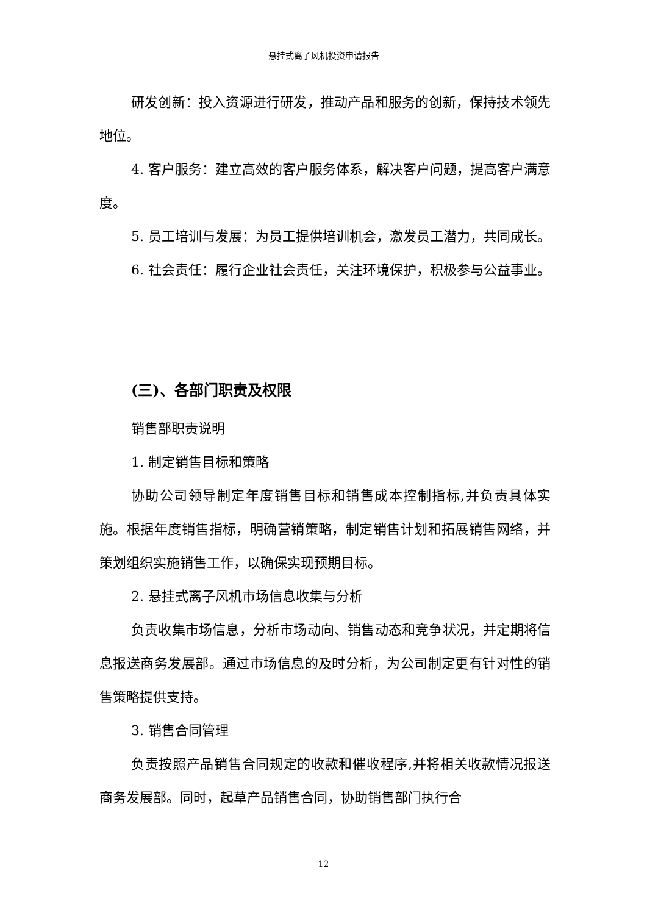悬挂式离子风机投资申请报告
研发创新：投入资源进行研发，推动产品和服务的创新，保持技术领先地位。
4. 客户服务：建立高效的客户服务体系，解决客户问题，提高客户满意度。
5. 员工培训与发展：为员工提供培训机会，激发员工潜力，共同成长。
6. 社会责任：履行企业社会责任，关注环境保护，积极参与公益事业。
(三)、各部门职责及权限
销售部职责说明
1. 制定销售目标和策略
协助公司领导制定年度销售目标和销售成本控制指标,并负责具体实施。根据年度销售指标，明确营销策略，制定销售计划和拓展销售网络，并策划组织实施销售工作，以确保实现预期目标。
2. 悬挂式离子风机市场信息收集与分析
负责收集市场信息，分析市场动向、销售动态和竞争状况，并定期将信息报送商务发展部。通过市场信息的及时分析，为公司制定更有针对性的销售策略提供支持。
3. 销售合同管理
负责按照产品销售合同规定的收款和催收程序,并将相关收款情况报送商务发展部。同时，起草产品销售合同，协助销售部门执行合
12